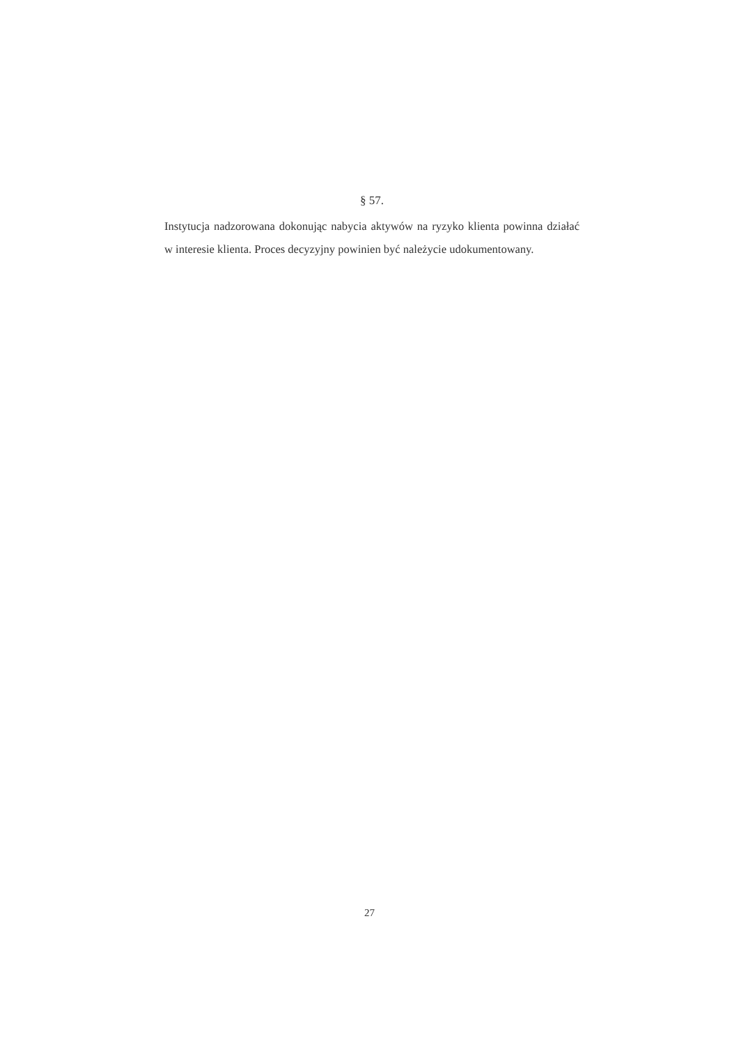§ 57.
Instytucja nadzorowana dokonując nabycia aktywów na ryzyko klienta powinna działać w interesie klienta. Proces decyzyjny powinien być należycie udokumentowany.
27